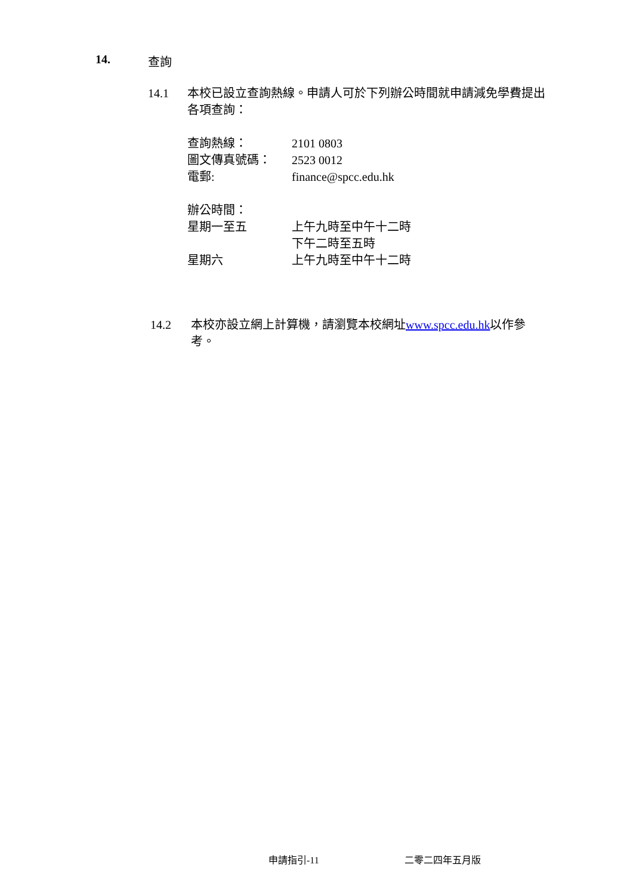14. 查詢
14.1 本校已設立查詢熱線。申請人可於下列辦公時間就申請減免學費提出各項查詢：
| 查詢熱線： | 2101 0803 |
| 圖文傳真號碼： | 2523 0012 |
| 電郵: | finance@spcc.edu.hk |
| 辦公時間： | |
| 星期一至五 | 上午九時至中午十二時 |
| | 下午二時至五時 |
| 星期六 | 上午九時至中午十二時 |
14.2 本校亦設立網上計算機，請瀏覽本校網址www.spcc.edu.hk以作參考。
申請指引-11 二零二四年五月版